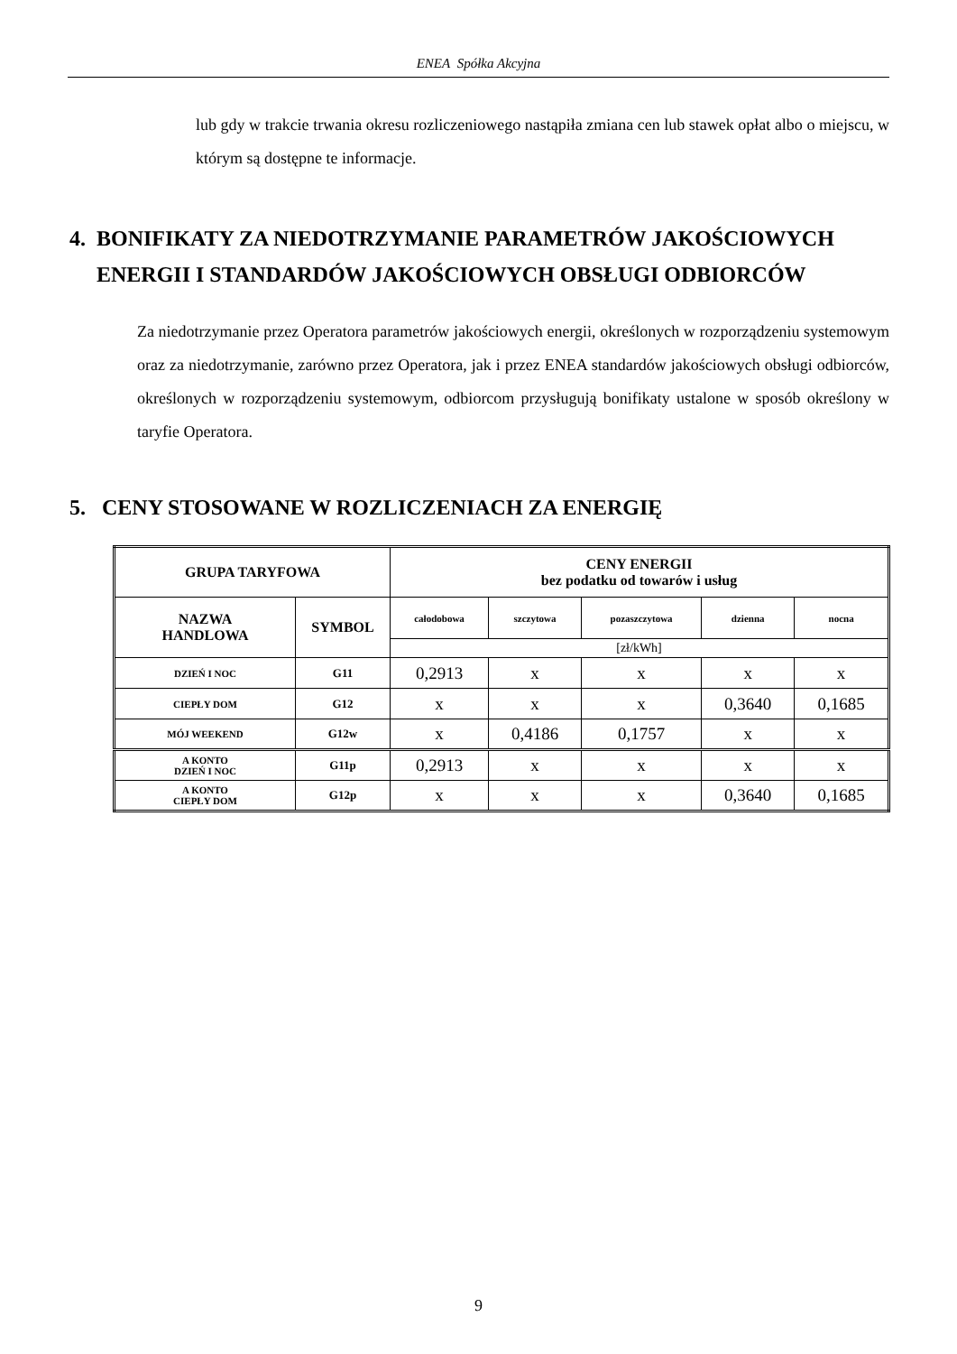ENEA Spółka Akcyjna
lub gdy w trakcie trwania okresu rozliczeniowego nastąpiła zmiana cen lub stawek opłat albo o miejscu, w którym są dostępne te informacje.
4. BONIFIKATY ZA NIEDOTRZYMANIE PARAMETRÓW JAKOŚCIOWYCH ENERGII I STANDARDÓW JAKOŚCIOWYCH OBSŁUGI ODBIORCÓW
Za niedotrzymanie przez Operatora parametrów jakościowych energii, określonych w rozporządzeniu systemowym oraz za niedotrzymanie, zarówno przez Operatora, jak i przez ENEA standardów jakościowych obsługi odbiorców, określonych w rozporządzeniu systemowym, odbiorcom przysługują bonifikaty ustalone w sposób określony w taryfie Operatora.
5. CENY STOSOWANE W ROZLICZENIACH ZA ENERGIĘ
| GRUPA TARYFOWA | | CENY ENERGII bez podatku od towarów i usług | | | | |
| --- | --- | --- | --- | --- | --- | --- |
| NAZWA HANDLOWA | SYMBOL | całodobowa | szczytowa | pozaszczytowa | dzienna | nocna |
| | | [zł/kWh] | | | | |
| DZIEŃ I NOC | G11 | 0,2913 | x | x | x | x |
| CIEPŁY DOM | G12 | x | x | x | 0,3640 | 0,1685 |
| MÓJ WEEKEND | G12w | x | 0,4186 | 0,1757 | x | x |
| A KONTO DZIEŃ I NOC | G11p | 0,2913 | x | x | x | x |
| A KONTO CIEPŁY DOM | G12p | x | x | x | 0,3640 | 0,1685 |
9